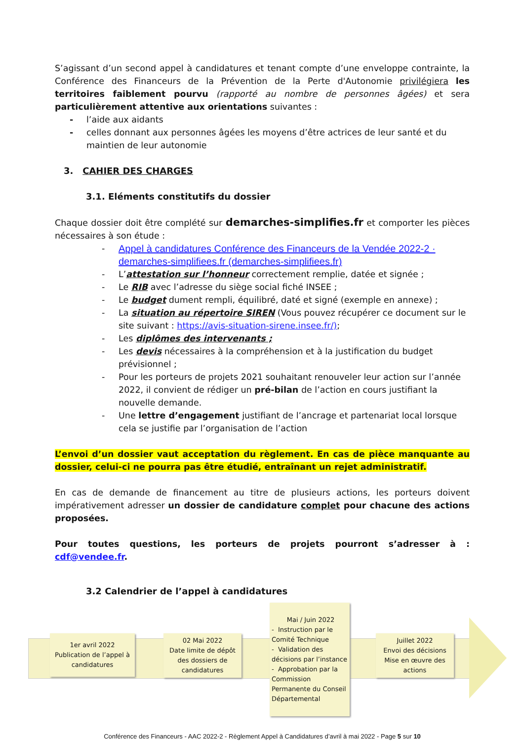S’agissant d’un second appel à candidatures et tenant compte d’une enveloppe contrainte, la Conférence des Financeurs de la Prévention de la Perte d'Autonomie privilégiera les territoires faiblement pourvu (rapporté au nombre de personnes âgées) et sera particulièrement attentive aux orientations suivantes :
- l’aide aux aidants
- celles donnant aux personnes âgées les moyens d’être actrices de leur santé et du maintien de leur autonomie
3. CAHIER DES CHARGES
3.1. Eléments constitutifs du dossier
Chaque dossier doit être complété sur demarches-simplifies.fr et comporter les pièces nécessaires à son étude :
- Appel à candidatures Conférence des Financeurs de la Vendée 2022-2 · demarches-simplifiees.fr (demarches-simplifiees.fr)
- L’attestation sur l’honneur correctement remplie, datée et signée ;
- Le RIB avec l’adresse du siège social fiché INSEE ;
- Le budget dument rempli, équilibré, daté et signé (exemple en annexe) ;
- La situation au répertoire SIREN (Vous pouvez récupérer ce document sur le site suivant : https://avis-situation-sirene.insee.fr/);
- Les diplômes des intervenants ;
- Les devis nécessaires à la compréhension et à la justification du budget prévisionnel ;
- Pour les porteurs de projets 2021 souhaitant renouveler leur action sur l’année 2022, il convient de rédiger un pré-bilan de l’action en cours justifiant la nouvelle demande.
- Une lettre d’engagement justifiant de l’ancrage et partenariat local lorsque cela se justifie par l’organisation de l’action
L’envoi d’un dossier vaut acceptation du règlement. En cas de pièce manquante au dossier, celui-ci ne pourra pas être étudié, entraînant un rejet administratif.
En cas de demande de financement au titre de plusieurs actions, les porteurs doivent impérativement adresser un dossier de candidature complet pour chacune des actions proposées.
Pour toutes questions, les porteurs de projets pourront s’adresser à : cdf@vendee.fr.
3.2 Calendrier de l’appel à candidatures
1er avril 2022
Publication de l’appel à candidatures
02 Mai 2022
Date limite de dépôt des dossiers de candidatures
Mai / Juin 2022
- Instruction par le Comité Technique
- Validation des décisions par l’instance
- Approbation par la Commission Permanente du Conseil Départemental
Juillet 2022
Envoi des décisions
Mise en œuvre des actions
Conférence des Financeurs - AAC 2022-2 - Règlement Appel à Candidatures d’avril à mai 2022 - Page 5 sur 10